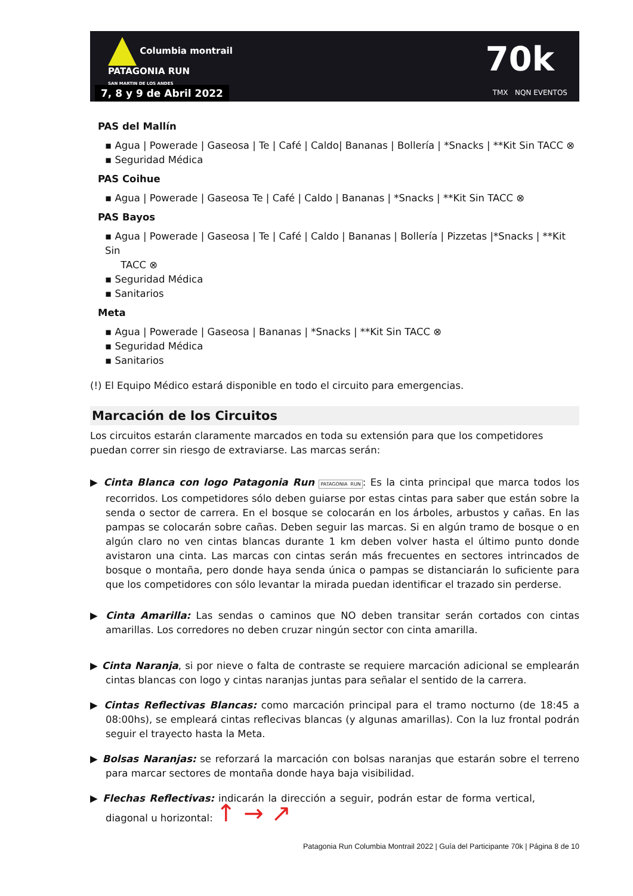Columbia montrail
PATAGONIA RUN
SAN MARTIN DE LOS ANDES
7, 8 y 9 de Abril 2022
70k
TMX NQN EVENTOS
PAS del Mallín
▪ Agua | Powerade | Gaseosa | Te | Café | Caldo| Bananas | Bollería | *Snacks | **Kit Sin TACC ⊗
▪ Seguridad Médica
PAS Coihue
▪ Agua | Powerade | Gaseosa Te | Café | Caldo | Bananas | *Snacks | **Kit Sin TACC ⊗
PAS Bayos
▪ Agua | Powerade | Gaseosa | Te | Café | Caldo | Bananas | Bollería | Pizzetas |*Snacks | **Kit Sin
TACC ⊗
▪ Seguridad Médica
▪ Sanitarios
Meta
▪ Agua | Powerade | Gaseosa | Bananas | *Snacks | **Kit Sin TACC ⊗
▪ Seguridad Médica
▪ Sanitarios
(!) El Equipo Médico estará disponible en todo el circuito para emergencias.
Marcación de los Circuitos
Los circuitos estarán claramente marcados en toda su extensión para que los competidores puedan correr sin riesgo de extraviarse. Las marcas serán:
▶ Cinta Blanca con logo Patagonia Run PATAGONIA RUN: Es la cinta principal que marca todos los recorridos. Los competidores sólo deben guiarse por estas cintas para saber que están sobre la senda o sector de carrera. En el bosque se colocarán en los árboles, arbustos y cañas. En las pampas se colocarán sobre cañas. Deben seguir las marcas. Si en algún tramo de bosque o en algún claro no ven cintas blancas durante 1 km deben volver hasta el último punto donde avistaron una cinta. Las marcas con cintas serán más frecuentes en sectores intrincados de bosque o montaña, pero donde haya senda única o pampas se distanciarán lo suficiente para que los competidores con sólo levantar la mirada puedan identificar el trazado sin perderse.
▶ Cinta Amarilla: Las sendas o caminos que NO deben transitar serán cortados con cintas amarillas. Los corredores no deben cruzar ningún sector con cinta amarilla.
▶ Cinta Naranja, si por nieve o falta de contraste se requiere marcación adicional se emplearán cintas blancas con logo y cintas naranjas juntas para señalar el sentido de la carrera.
▶ Cintas Reflectivas Blancas: como marcación principal para el tramo nocturno (de 18:45 a 08:00hs), se empleará cintas reflecivas blancas (y algunas amarillas). Con la luz frontal podrán seguir el trayecto hasta la Meta.
▶ Bolsas Naranjas: se reforzará la marcación con bolsas naranjas que estarán sobre el terreno para marcar sectores de montaña donde haya baja visibilidad.
▶ Flechas Reflectivas: indicarán la dirección a seguir, podrán estar de forma vertical, diagonal u horizontal: ↑ → ↗
Patagonia Run Columbia Montrail 2022 | Guía del Participante 70k | Página 8 de 10